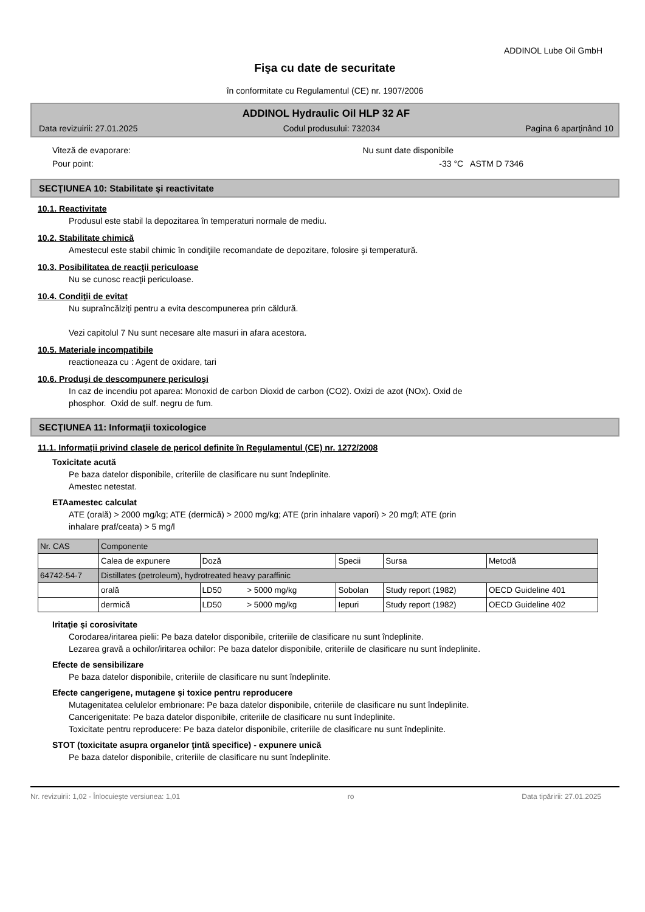ADDINOL Lube Oil GmbH
Fişa cu date de securitate
în conformitate cu Regulamentul (CE) nr. 1907/2006
ADDINOL Hydraulic Oil HLP 32 AF
Data revizuirii: 27.01.2025 Codul produsului: 732034 Pagina 6 aparţinând 10
Viteză de evaporare: Nu sunt date disponibile
Pour point: -33 °C ASTM D 7346
SECŢIUNEA 10: Stabilitate şi reactivitate
10.1. Reactivitate
Produsul este stabil la depozitarea în temperaturi normale de mediu.
10.2. Stabilitate chimică
Amestecul este stabil chimic în condiţiile recomandate de depozitare, folosire şi temperatură.
10.3. Posibilitatea de reacţii periculoase
Nu se cunosc reacţii periculoase.
10.4. Condiţii de evitat
Nu supraîncălziţi pentru a evita descompunerea prin căldură.
Vezi capitolul 7 Nu sunt necesare alte masuri in afara acestora.
10.5. Materiale incompatibile
reactioneaza cu : Agent de oxidare, tari
10.6. Produşi de descompunere periculoşi
In caz de incendiu pot aparea: Monoxid de carbon Dioxid de carbon (CO2). Oxizi de azot (NOx). Oxid de
phosphor. Oxid de sulf. negru de fum.
SECŢIUNEA 11: Informaţii toxicologice
11.1. Informaţii privind clasele de pericol definite în Regulamentul (CE) nr. 1272/2008
Toxicitate acută
Pe baza datelor disponibile, criteriile de clasificare nu sunt îndeplinite.
Amestec netestat.
ETAamestec calculat
ATE (orală) > 2000 mg/kg; ATE (dermică) > 2000 mg/kg; ATE (prin inhalare vapori) > 20 mg/l; ATE (prin
inhalare praf/ceata) > 5 mg/l
| Nr. CAS | Componente | | | | |
| | Calea de expunere | Doză | Specii | Sursa | Metodă |
| 64742-54-7 | Distillates (petroleum), hydrotreated heavy paraffinic | | | | |
| | orală | LD50 > 5000 mg/kg | Sobolan | Study report (1982) | OECD Guideline 401 |
| | dermică | LD50 > 5000 mg/kg | Iepuri | Study report (1982) | OECD Guideline 402 |
Iritaţie şi corosivitate
Corodarea/iritarea pielii: Pe baza datelor disponibile, criteriile de clasificare nu sunt îndeplinite.
Lezarea gravă a ochilor/iritarea ochilor: Pe baza datelor disponibile, criteriile de clasificare nu sunt îndeplinite.
Efecte de sensibilizare
Pe baza datelor disponibile, criteriile de clasificare nu sunt îndeplinite.
Efecte cangerigene, mutagene şi toxice pentru reproducere
Mutagenitatea celulelor embrionare: Pe baza datelor disponibile, criteriile de clasificare nu sunt îndeplinite.
Cancerigenitate: Pe baza datelor disponibile, criteriile de clasificare nu sunt îndeplinite.
Toxicitate pentru reproducere: Pe baza datelor disponibile, criteriile de clasificare nu sunt îndeplinite.
STOT (toxicitate asupra organelor ţintă specifice) - expunere unică
Pe baza datelor disponibile, criteriile de clasificare nu sunt îndeplinite.
Nr. revizuirii: 1,02 - Înlocuieşte versiunea: 1,01 ro Data tipăririi: 27.01.2025